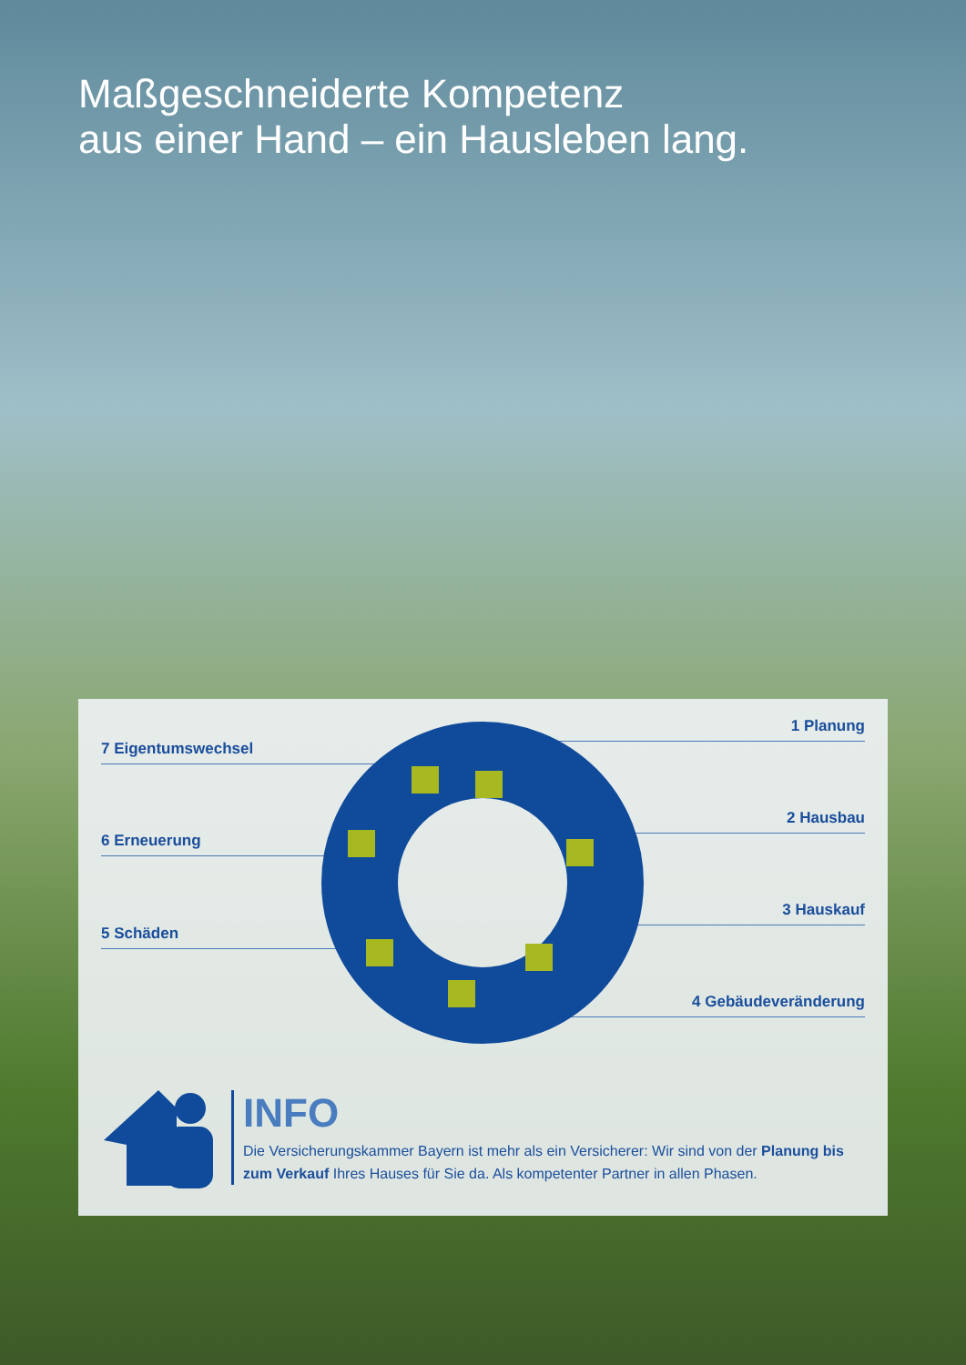Maßgeschneiderte Kompetenz
aus einer Hand – ein Hausleben lang.
7 Eigentumswechsel
6 Erneuerung
5 Schäden
1 Planung
2 Hausbau
3 Hauskauf
4 Gebäudeveränderung
INFO
Die Versicherungskammer Bayern ist mehr als ein Versicherer: Wir sind von der Planung bis zum Verkauf Ihres Hauses für Sie da. Als kompetenter Partner in allen Phasen.